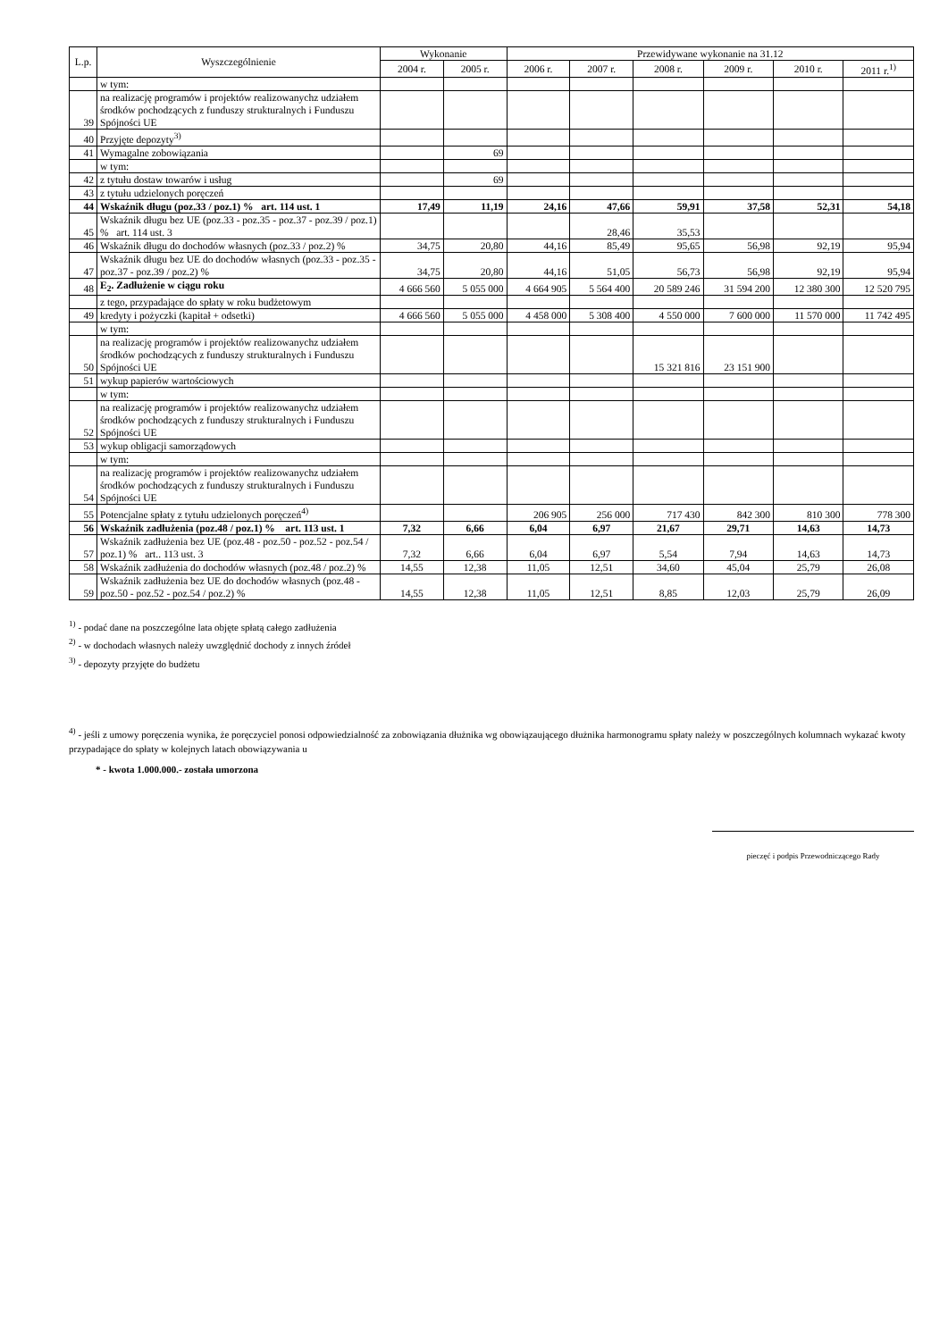| L.p. | Wyszczególnienie | Wykonanie | | Przewidywane wykonanie na 31.12 | | | | | |
| --- | --- | --- | --- | --- | --- | --- | --- | --- | --- |
| | | 2004 r. | 2005 r. | 2006 r. | 2007 r. | 2008 r. | 2009 r. | 2010 r. | 2011 r.<sup>1)</sup> |
| | w tym: | | | | | | | | |
| 39 | na realizację programów i projektów realizowanychz udziałem środków pochodzących z funduszy strukturalnych i Funduszu Spójności UE | | | | | | | | |
| 40 | Przyjęte depozyty<sup>3)</sup> | | | | | | | | |
| 41 | Wymagalne zobowiązania | | 69 | | | | | | |
| | w tym: | | | | | | | | |
| 42 | z tytułu dostaw towarów i usług | | 69 | | | | | | |
| 43 | z tytułu udzielonych poręczeń | | | | | | | | |
| 44 | Wskaźnik długu (poz.33 / poz.1) % art. 114 ust. 1 | 17,49 | 11,19 | 24,16 | 47,66 | 59,91 | 37,58 | 52,31 | 54,18 |
| 45 | Wskaźnik długu bez UE (poz.33 - poz.35 - poz.37 - poz.39 / poz.1) % art. 114 ust. 3 | | | | 28,46 | 35,53 | | | |
| 46 | Wskaźnik długu do dochodów własnych (poz.33 / poz.2) % | 34,75 | 20,80 | 44,16 | 85,49 | 95,65 | 56,98 | 92,19 | 95,94 |
| 47 | Wskaźnik długu bez UE do dochodów własnych (poz.33 - poz.35 - poz.37 - poz.39 / poz.2) % | 34,75 | 20,80 | 44,16 | 51,05 | 56,73 | 56,98 | 92,19 | 95,94 |
| 48 | E<sub>2</sub>. Zadłużenie w ciągu roku | 4 666 560 | 5 055 000 | 4 664 905 | 5 564 400 | 20 589 246 | 31 594 200 | 12 380 300 | 12 520 795 |
| | z tego, przypadające do spłaty w roku budżetowym | | | | | | | | |
| 49 | kredyty i pożyczki (kapitał + odsetki) | 4 666 560 | 5 055 000 | 4 458 000 | 5 308 400 | 4 550 000 | 7 600 000 | 11 570 000 | 11 742 495 |
| | w tym: | | | | | | | | |
| 50 | na realizację programów i projektów realizowanychz udziałem środków pochodzących z funduszy strukturalnych i Funduszu Spójności UE | | | | | 15 321 816 | 23 151 900 | | |
| 51 | wykup papierów wartościowych | | | | | | | | |
| | w tym: | | | | | | | | |
| 52 | na realizację programów i projektów realizowanychz udziałem środków pochodzących z funduszy strukturalnych i Funduszu Spójności UE | | | | | | | | |
| 53 | wykup obligacji samorządowych | | | | | | | | |
| | w tym: | | | | | | | | |
| 54 | na realizację programów i projektów realizowanychz udziałem środków pochodzących z funduszy strukturalnych i Funduszu Spójności UE | | | | | | | | |
| 55 | Potencjalne spłaty z tytułu udzielonych poręczeń<sup>4)</sup> | | | 206 905 | 256 000 | 717 430 | 842 300 | 810 300 | 778 300 |
| 56 | Wskaźnik zadłużenia (poz.48 / poz.1) % art. 113 ust. 1 | 7,32 | 6,66 | 6,04 | 6,97 | 21,67 | 29,71 | 14,63 | 14,73 |
| 57 | Wskaźnik zadłużenia bez UE (poz.48 - poz.50 - poz.52 - poz.54 / poz.1) % art.. 113 ust. 3 | 7,32 | 6,66 | 6,04 | 6,97 | 5,54 | 7,94 | 14,63 | 14,73 |
| 58 | Wskaźnik zadłużenia do dochodów własnych (poz.48 / poz.2) % | 14,55 | 12,38 | 11,05 | 12,51 | 34,60 | 45,04 | 25,79 | 26,08 |
| 59 | Wskaźnik zadłużenia bez UE do dochodów własnych (poz.48 - poz.50 - poz.52 - poz.54 / poz.2) % | 14,55 | 12,38 | 11,05 | 12,51 | 8,85 | 12,03 | 25,79 | 26,09 |
<sup>1)</sup> - podać dane na poszczególne lata objęte spłatą całego zadłużenia
<sup>2)</sup> - w dochodach własnych należy uwzględnić dochody z innych źródeł
<sup>3)</sup> - depozyty przyjęte do budżetu
<sup>4)</sup> - jeśli z umowy poręczenia wynika, że poręczyciel ponosi odpowiedzialność za zobowiązania dłużnika wg obowiązaującego dłużnika harmonogramu spłaty należy w poszczególnych kolumnach wykazać kwoty przypadające do spłaty w kolejnych latach obowiązywania u
* - kwota 1.000.000.- została umorzona
pieczęć i podpis Przewodniczącego Rady